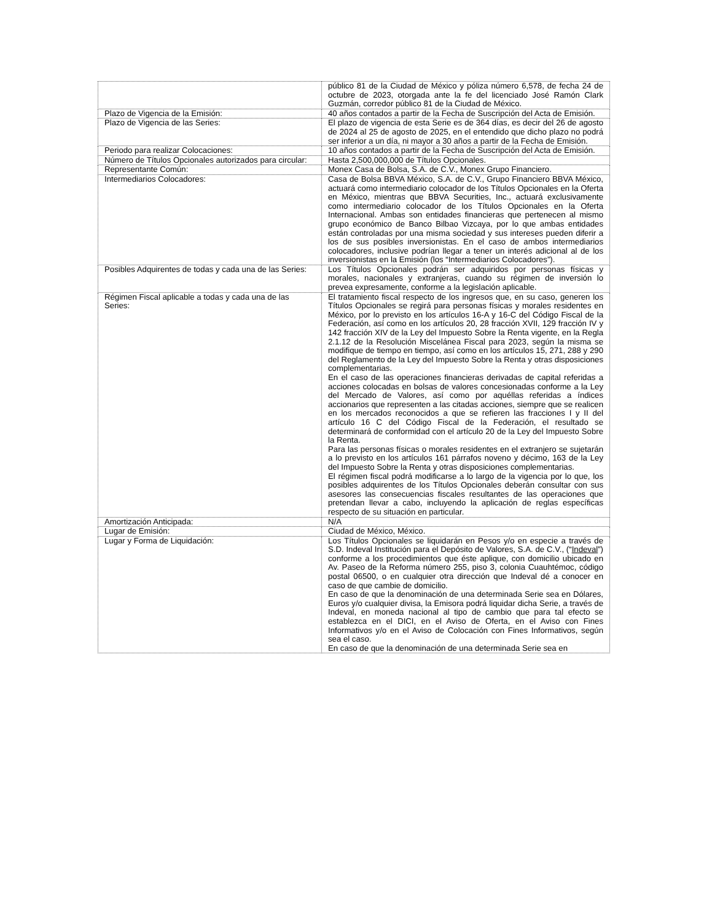| | público 81 de la Ciudad de México y póliza número 6,578, de fecha 24 de octubre de 2023, otorgada ante la fe del licenciado José Ramón Clark Guzmán, corredor público 81 de la Ciudad de México. |
| Plazo de Vigencia de la Emisión: | 40 años contados a partir de la Fecha de Suscripción del Acta de Emisión. |
| Plazo de Vigencia de las Series: | El plazo de vigencia de esta Serie es de 364 días, es decir del 26 de agosto de 2024 al 25 de agosto de 2025, en el entendido que dicho plazo no podrá ser inferior a un día, ni mayor a 30 años a partir de la Fecha de Emisión. |
| Periodo para realizar Colocaciones: | 10 años contados a partir de la Fecha de Suscripción del Acta de Emisión. |
| Número de Títulos Opcionales autorizados para circular: | Hasta 2,500,000,000 de Títulos Opcionales. |
| Representante Común: | Monex Casa de Bolsa, S.A. de C.V., Monex Grupo Financiero. |
| Intermediarios Colocadores: | Casa de Bolsa BBVA México, S.A. de C.V., Grupo Financiero BBVA México, actuará como intermediario colocador de los Títulos Opcionales en la Oferta en México, mientras que BBVA Securities, Inc., actuará exclusivamente como intermediario colocador de los Títulos Opcionales en la Oferta Internacional. Ambas son entidades financieras que pertenecen al mismo grupo económico de Banco Bilbao Vizcaya, por lo que ambas entidades están controladas por una misma sociedad y sus intereses pueden diferir a los de sus posibles inversionistas. En el caso de ambos intermediarios colocadores, inclusive podrían llegar a tener un interés adicional al de los inversionistas en la Emisión (los “Intermediarios Colocadores”). |
| Posibles Adquirentes de todas y cada una de las Series: | Los Títulos Opcionales podrán ser adquiridos por personas físicas y morales, nacionales y extranjeras, cuando su régimen de inversión lo prevea expresamente, conforme a la legislación aplicable. |
| Régimen Fiscal aplicable a todas y cada una de las Series: | El tratamiento fiscal respecto de los ingresos que, en su caso, generen los Títulos Opcionales se regirá para personas físicas y morales residentes en México, por lo previsto en los artículos 16-A y 16-C del Código Fiscal de la Federación, así como en los artículos 20, 28 fracción XVII, 129 fracción IV y 142 fracción XIV de la Ley del Impuesto Sobre la Renta vigente, en la Regla 2.1.12 de la Resolución Miscelánea Fiscal para 2023, según la misma se modifique de tiempo en tiempo, así como en los artículos 15, 271, 288 y 290 del Reglamento de la Ley del Impuesto Sobre la Renta y otras disposiciones complementarias. En el caso de las operaciones financieras derivadas de capital referidas a acciones colocadas en bolsas de valores concesionadas conforme a la Ley del Mercado de Valores, así como por aquéllas referidas a índices accionarios que representen a las citadas acciones, siempre que se realicen en los mercados reconocidos a que se refieren las fracciones I y II del artículo 16 C del Código Fiscal de la Federación, el resultado se determinará de conformidad con el artículo 20 de la Ley del Impuesto Sobre la Renta. Para las personas físicas o morales residentes en el extranjero se sujetarán a lo previsto en los artículos 161 párrafos noveno y décimo, 163 de la Ley del Impuesto Sobre la Renta y otras disposiciones complementarias. El régimen fiscal podrá modificarse a lo largo de la vigencia por lo que, los posibles adquirentes de los Títulos Opcionales deberán consultar con sus asesores las consecuencias fiscales resultantes de las operaciones que pretendan llevar a cabo, incluyendo la aplicación de reglas específicas respecto de su situación en particular. |
| Amortización Anticipada: | N/A |
| Lugar de Emisión: | Ciudad de México, México. |
| Lugar y Forma de Liquidación: | Los Títulos Opcionales se liquidarán en Pesos y/o en especie a través de S.D. Indeval Institución para el Depósito de Valores, S.A. de C.V., (“ Indeval ”) conforme a los procedimientos que éste aplique, con domicilio ubicado en Av. Paseo de la Reforma número 255, piso 3, colonia Cuauhtémoc, código postal 06500, o en cualquier otra dirección que Indeval dé a conocer en caso de que cambie de domicilio. En caso de que la denominación de una determinada Serie sea en Dólares, Euros y/o cualquier divisa, la Emisora podrá liquidar dicha Serie, a través de Indeval, en moneda nacional al tipo de cambio que para tal efecto se establezca en el DICI, en el Aviso de Oferta, en el Aviso con Fines Informativos y/o en el Aviso de Colocación con Fines Informativos, según sea el caso. En caso de que la denominación de una determinada Serie sea en |